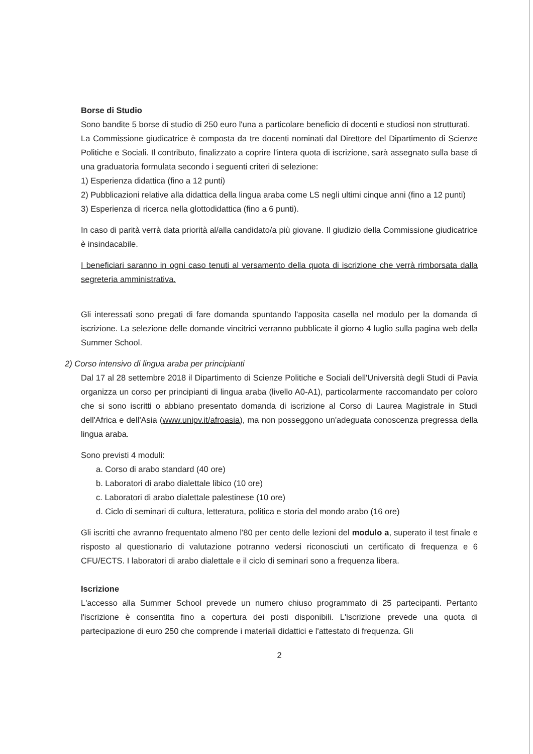Borse di Studio
Sono bandite 5 borse di studio di 250 euro l'una a particolare beneficio di docenti e studiosi non strutturati.
La Commissione giudicatrice è composta da tre docenti nominati dal Direttore del Dipartimento di Scienze Politiche e Sociali. Il contributo, finalizzato a coprire l'intera quota di iscrizione, sarà assegnato sulla base di una graduatoria formulata secondo i seguenti criteri di selezione:
1) Esperienza didattica (fino a 12 punti)
2) Pubblicazioni relative alla didattica della lingua araba come LS negli ultimi cinque anni (fino a 12 punti)
3) Esperienza di ricerca nella glottodidattica (fino a 6 punti).
In caso di parità verrà data priorità al/alla candidato/a più giovane. Il giudizio della Commissione giudicatrice è insindacabile.
I beneficiari saranno in ogni caso tenuti al versamento della quota di iscrizione che verrà rimborsata dalla segreteria amministrativa.
Gli interessati sono pregati di fare domanda spuntando l'apposita casella nel modulo per la domanda di iscrizione. La selezione delle domande vincitrici verranno pubblicate il giorno 4 luglio sulla pagina web della Summer School.
2) Corso intensivo di lingua araba per principianti
Dal 17 al 28 settembre 2018 il Dipartimento di Scienze Politiche e Sociali dell'Università degli Studi di Pavia organizza un corso per principianti di lingua araba (livello A0-A1), particolarmente raccomandato per coloro che si sono iscritti o abbiano presentato domanda di iscrizione al Corso di Laurea Magistrale in Studi dell'Africa e dell'Asia (www.unipv.it/afroasia), ma non posseggono un'adeguata conoscenza pregressa della lingua araba.
Sono previsti 4 moduli:
a. Corso di arabo standard (40 ore)
b. Laboratori di arabo dialettale libico (10 ore)
c. Laboratori di arabo dialettale palestinese (10 ore)
d. Ciclo di seminari di cultura, letteratura, politica e storia del mondo arabo (16 ore)
Gli iscritti che avranno frequentato almeno l'80 per cento delle lezioni del modulo a, superato il test finale e risposto al questionario di valutazione potranno vedersi riconosciuti un certificato di frequenza e 6 CFU/ECTS. I laboratori di arabo dialettale e il ciclo di seminari sono a frequenza libera.
Iscrizione
L'accesso alla Summer School prevede un numero chiuso programmato di 25 partecipanti. Pertanto l'iscrizione è consentita fino a copertura dei posti disponibili. L'iscrizione prevede una quota di partecipazione di euro 250 che comprende i materiali didattici e l'attestato di frequenza. Gli
2